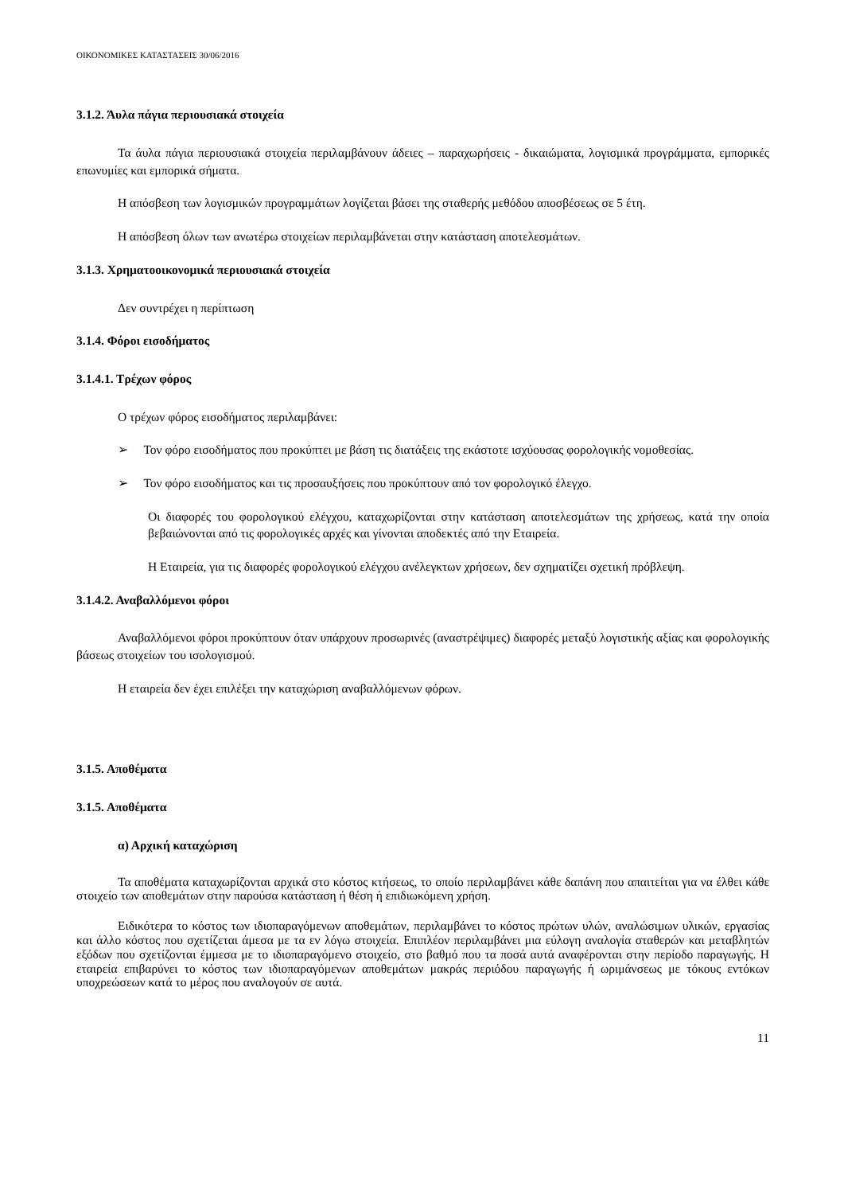ΟΙΚΟΝΟΜΙΚΕΣ ΚΑΤΑΣΤΑΣΕΙΣ 30/06/2016
3.1.2. Άυλα πάγια περιουσιακά στοιχεία
Τα άυλα πάγια περιουσιακά στοιχεία περιλαμβάνουν άδειες – παραχωρήσεις - δικαιώματα, λογισμικά προγράμματα, εμπορικές επωνυμίες και εμπορικά σήματα.
Η απόσβεση των λογισμικών προγραμμάτων λογίζεται βάσει της σταθερής μεθόδου αποσβέσεως σε 5 έτη.
Η απόσβεση όλων των ανωτέρω στοιχείων περιλαμβάνεται στην κατάσταση αποτελεσμάτων.
3.1.3. Χρηματοοικονομικά περιουσιακά στοιχεία
Δεν συντρέχει η περίπτωση
3.1.4. Φόροι εισοδήματος
3.1.4.1. Τρέχων φόρος
Ο τρέχων φόρος εισοδήματος περιλαμβάνει:
➢ Τον φόρο εισοδήματος που προκύπτει με βάση τις διατάξεις της εκάστοτε ισχύουσας φορολογικής νομοθεσίας.
➢ Τον φόρο εισοδήματος και τις προσαυξήσεις που προκύπτουν από τον φορολογικό έλεγχο.
Οι διαφορές του φορολογικού ελέγχου, καταχωρίζονται στην κατάσταση αποτελεσμάτων της χρήσεως, κατά την οποία βεβαιώνονται από τις φορολογικές αρχές και γίνονται αποδεκτές από την Εταιρεία.
Η Εταιρεία, για τις διαφορές φορολογικού ελέγχου ανέλεγκτων χρήσεων, δεν σχηματίζει σχετική πρόβλεψη.
3.1.4.2. Αναβαλλόμενοι φόροι
Αναβαλλόμενοι φόροι προκύπτουν όταν υπάρχουν προσωρινές (αναστρέψιμες) διαφορές μεταξύ λογιστικής αξίας και φορολογικής βάσεως στοιχείων του ισολογισμού.
Η εταιρεία δεν έχει επιλέξει την καταχώριση αναβαλλόμενων φόρων.
3.1.5. Αποθέματα
3.1.5. Αποθέματα
α) Αρχική καταχώριση
Τα αποθέματα καταχωρίζονται αρχικά στο κόστος κτήσεως, το οποίο περιλαμβάνει κάθε δαπάνη που απαιτείται για να έλθει κάθε στοιχείο των αποθεμάτων στην παρούσα κατάσταση ή θέση ή επιδιωκόμενη χρήση.
Ειδικότερα το κόστος των ιδιοπαραγόμενων αποθεμάτων, περιλαμβάνει το κόστος πρώτων υλών, αναλώσιμων υλικών, εργασίας και άλλο κόστος που σχετίζεται άμεσα με τα εν λόγω στοιχεία. Επιπλέον περιλαμβάνει μια εύλογη αναλογία σταθερών και μεταβλητών εξόδων που σχετίζονται έμμεσα με το ιδιοπαραγόμενο στοιχείο, στο βαθμό που τα ποσά αυτά αναφέρονται στην περίοδο παραγωγής. Η εταιρεία επιβαρύνει το κόστος των ιδιοπαραγόμενων αποθεμάτων μακράς περιόδου παραγωγής ή ωριμάνσεως με τόκους εντόκων υποχρεώσεων κατά το μέρος που αναλογούν σε αυτά.
11